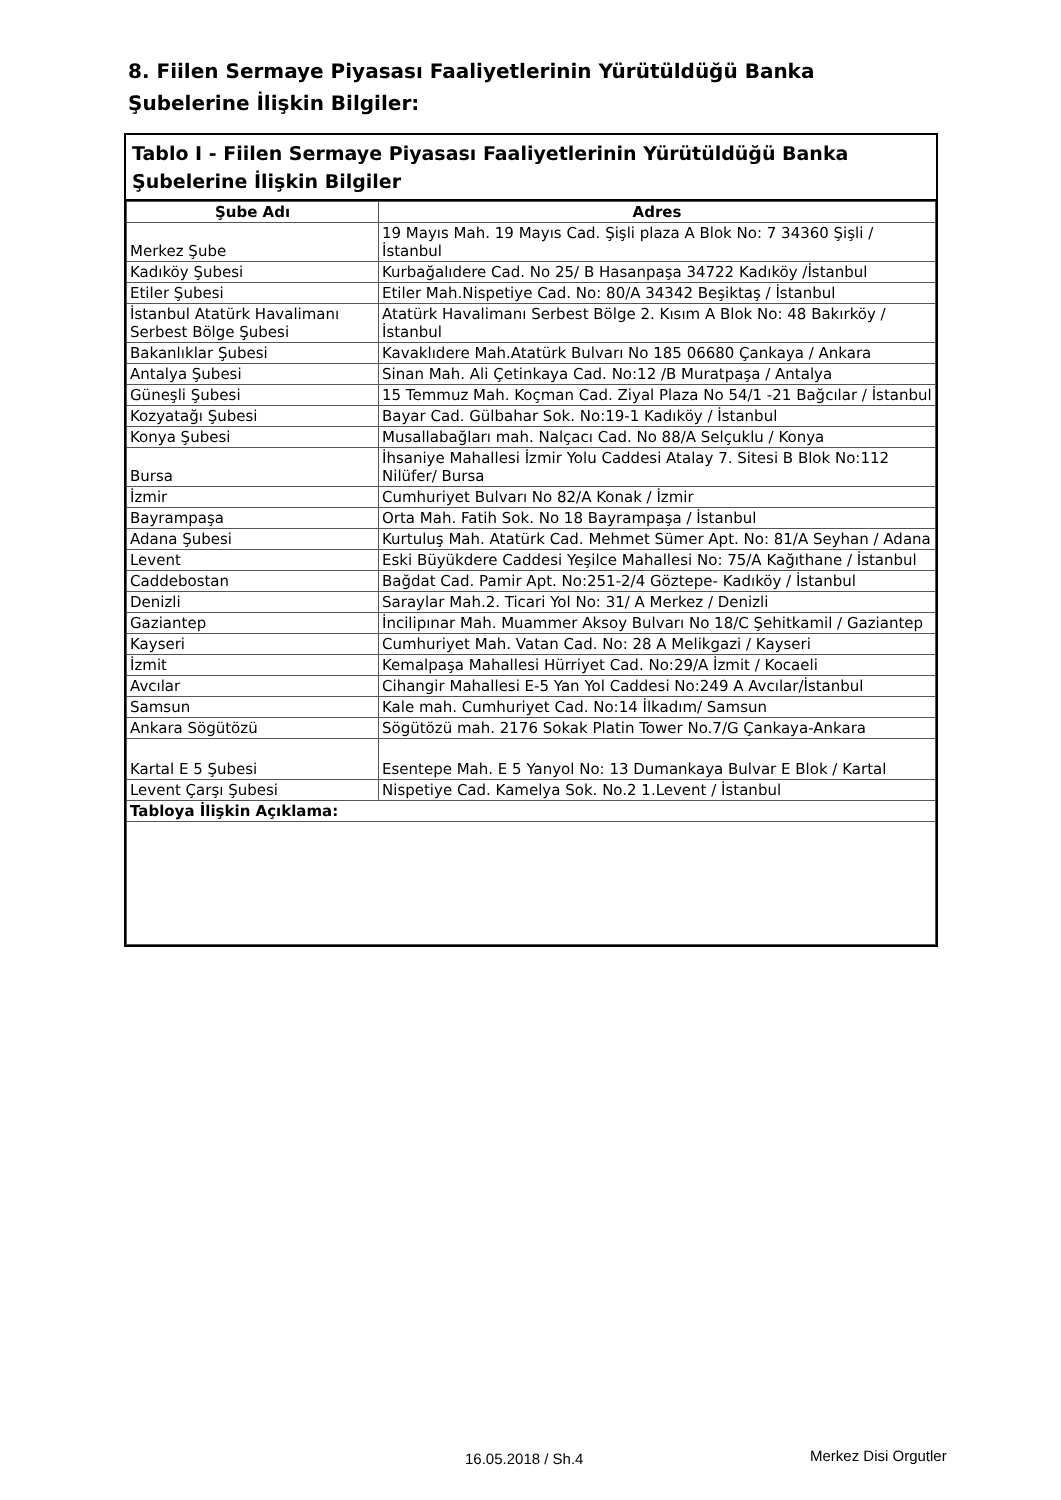8. Fiilen Sermaye Piyasası Faaliyetlerinin Yürütüldüğü Banka Şubelerine İlişkin Bilgiler:
Tablo I - Fiilen Sermaye Piyasası Faaliyetlerinin Yürütüldüğü Banka Şubelerine İlişkin Bilgiler
| Şube Adı | Adres |
| --- | --- |
| Merkez Şube | 19 Mayıs Mah. 19 Mayıs Cad. Şişli plaza A Blok No: 7 34360 Şişli / İstanbul |
| Kadıköy Şubesi | Kurbağalıdere Cad. No 25/ B Hasanpaşa 34722 Kadıköy /İstanbul |
| Etiler Şubesi | Etiler Mah.Nispetiye Cad. No: 80/A 34342 Beşiktaş / İstanbul |
| İstanbul Atatürk Havalimanı Serbest Bölge Şubesi | Atatürk Havalimanı Serbest Bölge 2. Kısım A Blok No: 48 Bakırköy / İstanbul |
| Bakanlıklar Şubesi | Kavaklıdere Mah.Atatürk Bulvarı No 185 06680 Çankaya / Ankara |
| Antalya Şubesi | Sinan Mah. Ali Çetinkaya Cad. No:12 /B Muratpaşa / Antalya |
| Güneşli Şubesi | 15 Temmuz Mah. Koçman Cad. Ziyal Plaza No 54/1 -21 Bağcılar / İstanbul |
| Kozyatağı Şubesi | Bayar Cad. Gülbahar Sok. No:19-1 Kadıköy / İstanbul |
| Konya Şubesi | Musallabağları mah. Nalçacı Cad. No 88/A Selçuklu / Konya |
| Bursa | İhsaniye Mahallesi İzmir Yolu Caddesi Atalay 7. Sitesi B Blok No:112 Nilüfer/ Bursa |
| İzmir | Cumhuriyet Bulvarı No 82/A Konak / İzmir |
| Bayrampaşa | Orta Mah. Fatih Sok. No 18 Bayrampaşa / İstanbul |
| Adana Şubesi | Kurtuluş Mah. Atatürk Cad. Mehmet Sümer Apt. No: 81/A Seyhan / Adana |
| Levent | Eski Büyükdere Caddesi Yeşilce Mahallesi No: 75/A Kağıthane / İstanbul |
| Caddebostan | Bağdat Cad. Pamir Apt. No:251-2/4 Göztepe- Kadıköy / İstanbul |
| Denizli | Saraylar Mah.2. Ticari Yol No: 31/ A Merkez / Denizli |
| Gaziantep | İncilipınar Mah. Muammer Aksoy Bulvarı No 18/C Şehitkamil / Gaziantep |
| Kayseri | Cumhuriyet Mah. Vatan Cad. No: 28 A Melikgazi / Kayseri |
| İzmit | Kemalpaşa Mahallesi Hürriyet Cad. No:29/A İzmit / Kocaeli |
| Avcılar | Cihangir Mahallesi E-5 Yan Yol Caddesi No:249 A Avcılar/İstanbul |
| Samsun | Kale mah. Cumhuriyet Cad. No:14 İlkadım/ Samsun |
| Ankara Sögütözü | Sögütözü mah. 2176 Sokak Platin Tower No.7/G Çankaya-Ankara |
| Kartal E 5 Şubesi | Esentepe Mah. E 5 Yanyol No: 13 Dumankaya Bulvar E Blok / Kartal |
| Levent Çarşı Şubesi | Nispetiye Cad. Kamelya Sok. No.2 1.Levent / İstanbul |
| Tabloya İlişkin Açıklama: | |
16.05.2018 / Sh.4 Merkez Disi Orgutler